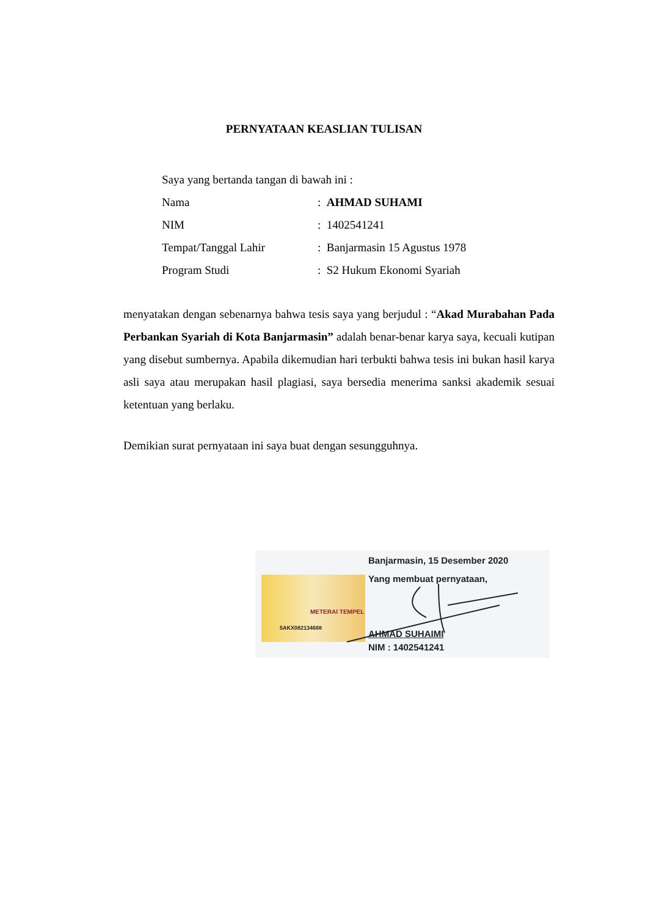PERNYATAAN KEASLIAN TULISAN
Saya yang bertanda tangan di bawah ini :
Nama: AHMAD SUHAMI
NIM: 1402541241
Tempat/Tanggal Lahir: Banjarmasin 15 Agustus 1978
Program Studi: S2 Hukum Ekonomi Syariah
menyatakan dengan sebenarnya bahwa tesis saya yang berjudul : “Akad Murabahan Pada Perbankan Syariah di Kota Banjarmasin” adalah benar-benar karya saya, kecuali kutipan yang disebut sumbernya. Apabila dikemudian hari terbukti bahwa tesis ini bukan hasil karya asli saya atau merupakan hasil plagiasi, saya bersedia menerima sanksi akademik sesuai ketentuan yang berlaku.
Demikian surat pernyataan ini saya buat dengan sesungguhnya.
Banjarmasin, 15 Desember 2020
Yang membuat pernyataan,
METERAI TEMPEL
5AKX082134688
AHMAD SUHAIMI
NIM : 1402541241